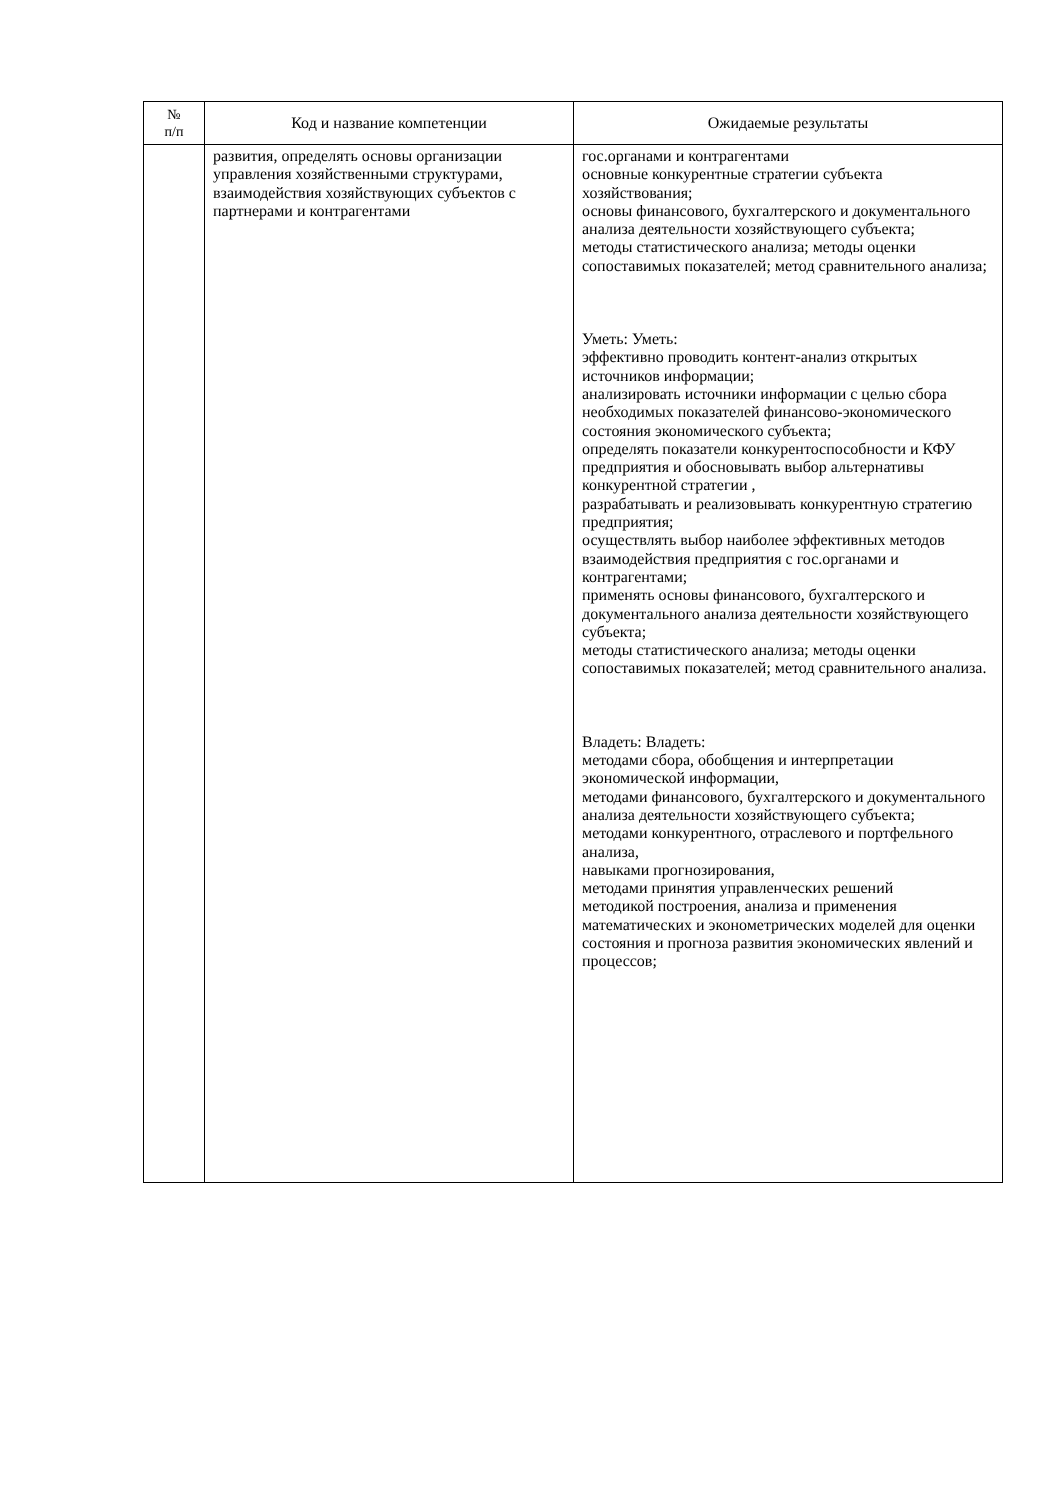| № п/п | Код и название компетенции | Ожидаемые результаты |
| --- | --- | --- |
| | развития, определять основы организации управления хозяйственными структурами, взаимодействия хозяйствующих субъектов с партнерами и контрагентами | гос.органами и контрагентами основные конкурентные стратегии субъекта хозяйствования; основы финансового, бухгалтерского и документального анализа деятельности хозяйствующего субъекта; методы статистического анализа; методы оценки сопоставимых показателей; метод сравнительного анализа; Уметь: Уметь: эффективно проводить контент-анализ открытых источников информации; анализировать источники информации с целью сбора необходимых показателей финансово-экономического состояния экономического субъекта; определять показатели конкурентоспособности и КФУ предприятия и обосновывать выбор альтернативы конкурентной стратегии , разрабатывать и реализовывать конкурентную стратегию предприятия; осуществлять выбор наиболее эффективных методов взаимодействия предприятия с гос.органами и контрагентами; применять основы финансового, бухгалтерского и документального анализа деятельности хозяйствующего субъекта; методы статистического анализа; методы оценки сопоставимых показателей; метод сравнительного анализа. Владеть: Владеть: методами сбора, обобщения и интерпретации экономической информации, методами финансового, бухгалтерского и документального анализа деятельности хозяйствующего субъекта; методами конкурентного, отраслевого и портфельного анализа, навыками прогнозирования, методами принятия управленческих решений методикой построения, анализа и применения математических и эконометрических моделей для оценки состояния и прогноза развития экономических явлений и процессов; |